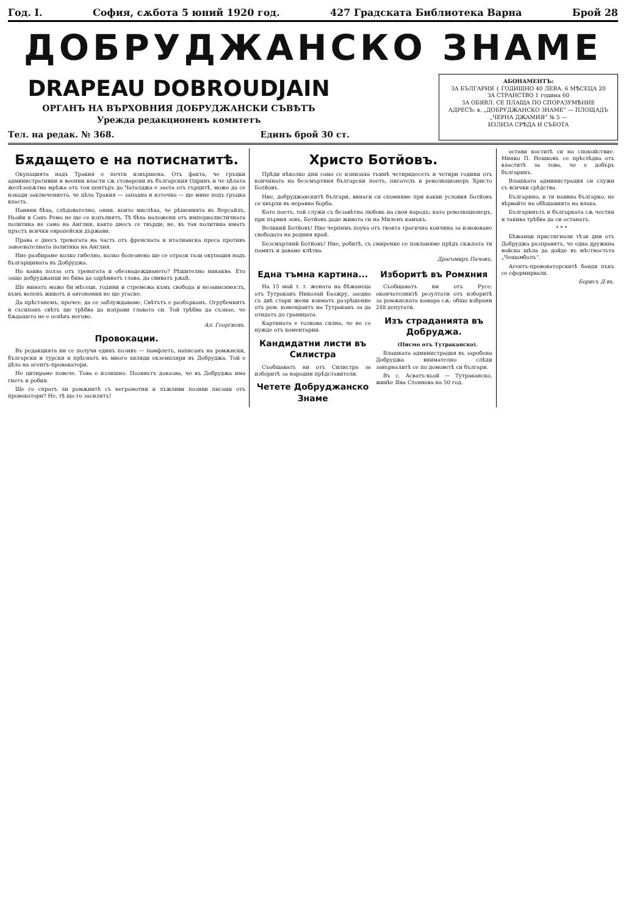Год. I. София, сѫбота 5 юний 1920 год. 427 Градската Библиотека Варна Брой 28
ДОБРУДЖАНСКО ЗНАМЕ
DRAPEAU DOBROUDJAIN
ОРГАНЪ НА ВЪРХОВНИЯ ДОБРУДЖАНСКИ СЪВѢТЪ
Урежда редакционенъ комитетъ
Тел. на редак. № 368. Единъ брой 30 ст.
АБОНАМЕНТЪ:
ЗА БЪЛГАРИЯ { ГОДИШНО 40 ЛЕВА. 6 МѢСЕЦА 20
ЗА СТРАНСТВО 1 година 60
ЗА ОБЯВЛ. СЕ ПЛАЩА ПО СПОРАЗУМѢНИЕ
АДРЕСЪ: в. „ДОБРУДЖАНСКО ЗНАМЕ“ — ПЛОЩАДЪ „ЧЕРНА ДЖАМИЯ“ № 5 —
ИЗЛИЗА СРѢДА И СЪБОТА
Бѫдащето е на потиснатитѣ.
Окупацията надъ Тракия е почти извършена. Отъ факта, че гръцки административни и военни власти сѫ стоварени въ българския Одринъ и че цѣлата желѣзопѫтна мрѣжа отъ тоя центъръ до Чаталджа е заета отъ гърцитѣ, може да се изкади заключението, че цѣла Тракия — западна и източна — ще мине подъ гръцка власть.
Наивни бѣха, слѣдователно, онни, които мислѣха, че рѣшенията въ Версайлъ, Ньойи и Санъ Ремо не ще се изпълнятъ. Тѣ бѣха наложени отъ империалистичната политика не само на Англия, както днесъ се твърди; не, въ тая политика иматъ пръстъ всички европейски държави.
Права е днесъ тревогата на часть отъ френската и италианска преса противъ завоевателната политика на Англия.
Ние разбираме колко гибелно, колко болезнено ще се отрази тази окупация надъ българщината въ Добруджа.
Но каква полза отъ тревогата и обезнадеждването? Рѣшително никаква. Ето защо добруджанци не бива да одрѣмватъ глава, да свиватъ рѫцѣ.
Ще минатъ може би мѣсеци, години и стремежа къмъ свобода и независимость, къмъ воленъ животъ и автономия не ще угасне.
Да прѣстанемъ, прочее, да се заблуждаваме. Свѣтътъ е разбърканъ. Огрубениятъ и съсипанъ свѣтъ ще трѣбва да изправи главата си. Той трѣбва да съзнае, че бѫдащето не е освѣнъ негово.
Ал. Георгиевъ.
Провокации.
Въ редакцията ни се получи единъ позивъ — памфлетъ, написанъ на ромѫнски, български и турски и прѣснатъ въ много хиляди екземпляри въ Добруджа. Той е дѣло на агентъ-провокатори.
Не цитираме повече. Това е излишно. Позивътъ доказва, че въ Добруджа има гнетъ и робия.
Ще го спратъ ли ромѫнитѣ съ неграмотни и лъжливи позиви писани отъ провокатори? Не, тѣ що го засилятъ!
Христо Ботйовъ.
Прѣди нѣколко дни само се изнизаха тъмнѣ четиридесеть и четири години отъ кончината на безсмъртния български поетъ, писатель и революционеръ Христо Ботйовъ.
Ние, добруджанскитѣ българи, винаги си спомняме при какви условия Ботйовъ се хвърли въ неравна борба.
Като поетъ, той служи съ безавѣтна любовь на своя народъ; като революционеръ, при първия зовъ, Ботйовъ даде живота си на Миленъ камъкъ.
Великий Ботйовъ! Ние черпимъ поука отъ твоята трагична кончина за извоюване свободата на родния край.
Безсмъртний Ботйовъ! Ние, робитѣ, съ смирение се покланяме прѣдъ скѫпата ти память и даваме клѣтва.
Драгомиръ Пачовъ.
Една тъмна картина...
На 15 май т. г. жената на бѣжанеца отъ Тутраканъ Николай Базжру, заедно съ двѣ стари жени взиматъ разрѣшение отъ ром. комендантъ на Тутраканъ за да отидатъ до границата.
Картината е толкова силна, че не се нужде отъ коментарии.
Кандидатни листи въ Силистра
Съобщаватъ ни отъ Силистра за изборитѣ за народни прѣдставители.
Четете Добруджанско Знаме
Изборитѣ въ Ромѫния
Съобщаватъ ни отъ Русе: окончателнитѣ резултати отъ изборитѣ за ромѫнската камара сѫ: общо избрани 248 депутати.
Изъ страданията въ Добруджа.
(Писмо отъ Тутраканско).
Влашката администрация въ заробена Добруджа внимателно слѣди завърналитѣ се по домоветѣ си българи.
Въ с. Асватъ-кьой — Тутраканско, живѣе Яна Стоянова на 50 год.
остави коститѣ си на спокойствие. Минко П. Нешковъ се прѣслѣдва отъ властитѣ за това, че е добъръ българинъ.
Влашката администрация си служи съ всички срѣдства.
Българино, и ти наивна българко, не вѣрвайте на обѣщанията на влаха.
Българинътъ и българката сѫ честни и такива трѣбва да си останатъ.
* * *
Бѣжанци пристигнали тѣзи дни отъ Добруджа разправятъ, че една дружина войска щѣла да дойде въ мѣстностьта „Чещамболъ“.
Агентъ-провокаторскитѣ банди пъкъ се сформирвали.
Борисъ Д-въ.